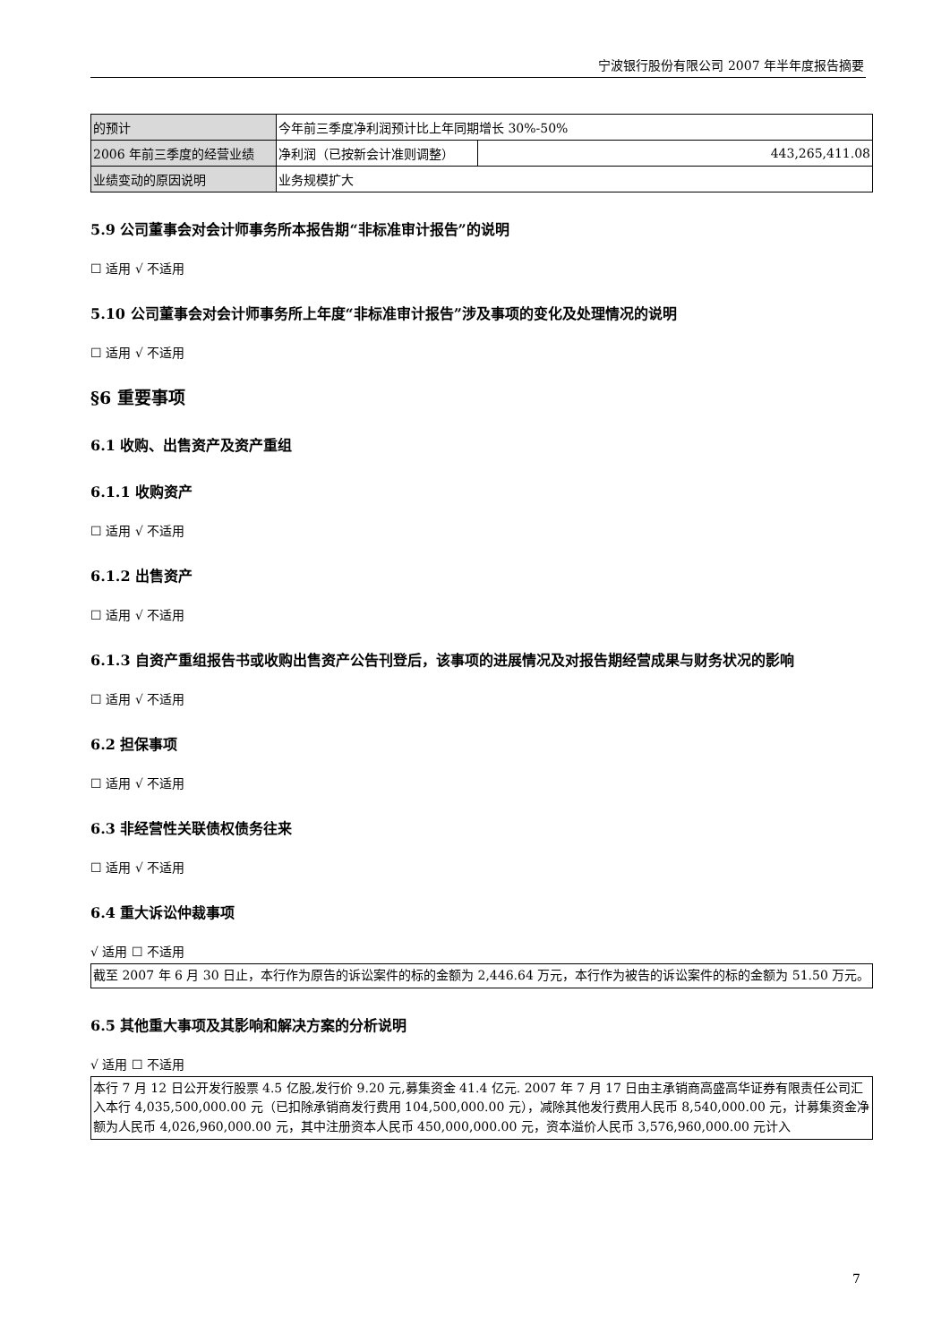宁波银行股份有限公司 2007 年半年度报告摘要
| 的预计 | 今年前三季度净利润预计比上年同期增长 30%-50% | |
| 2006 年前三季度的经营业绩 | 净利润（已按新会计准则调整） | 443,265,411.08 |
| 业绩变动的原因说明 | 业务规模扩大 | |
5.9 公司董事会对会计师事务所本报告期“非标准审计报告”的说明
☐ 适用 √ 不适用
5.10 公司董事会对会计师事务所上年度“非标准审计报告”涉及事项的变化及处理情况的说明
☐ 适用 √ 不适用
§6 重要事项
6.1 收购、出售资产及资产重组
6.1.1 收购资产
☐ 适用 √ 不适用
6.1.2 出售资产
☐ 适用 √ 不适用
6.1.3 自资产重组报告书或收购出售资产公告刊登后，该事项的进展情况及对报告期经营成果与财务状况的影响
☐ 适用 √ 不适用
6.2 担保事项
☐ 适用 √ 不适用
6.3 非经营性关联债权债务往来
☐ 适用 √ 不适用
6.4 重大诉讼仲裁事项
√ 适用 ☐ 不适用
截至 2007 年 6 月 30 日止，本行作为原告的诉讼案件的标的金额为 2,446.64 万元，本行作为被告的诉讼案件的标的金额为 51.50 万元。
6.5 其他重大事项及其影响和解决方案的分析说明
√ 适用 ☐ 不适用
本行 7 月 12 日公开发行股票 4.5 亿股,发行价 9.20 元,募集资金 41.4 亿元. 2007 年 7 月 17 日由主承销商高盛高华证券有限责任公司汇入本行 4,035,500,000.00 元（已扣除承销商发行费用 104,500,000.00 元），减除其他发行费用人民币 8,540,000.00 元，计募集资金净额为人民币 4,026,960,000.00 元，其中注册资本人民币 450,000,000.00 元，资本溢价人民币 3,576,960,000.00 元计入
7